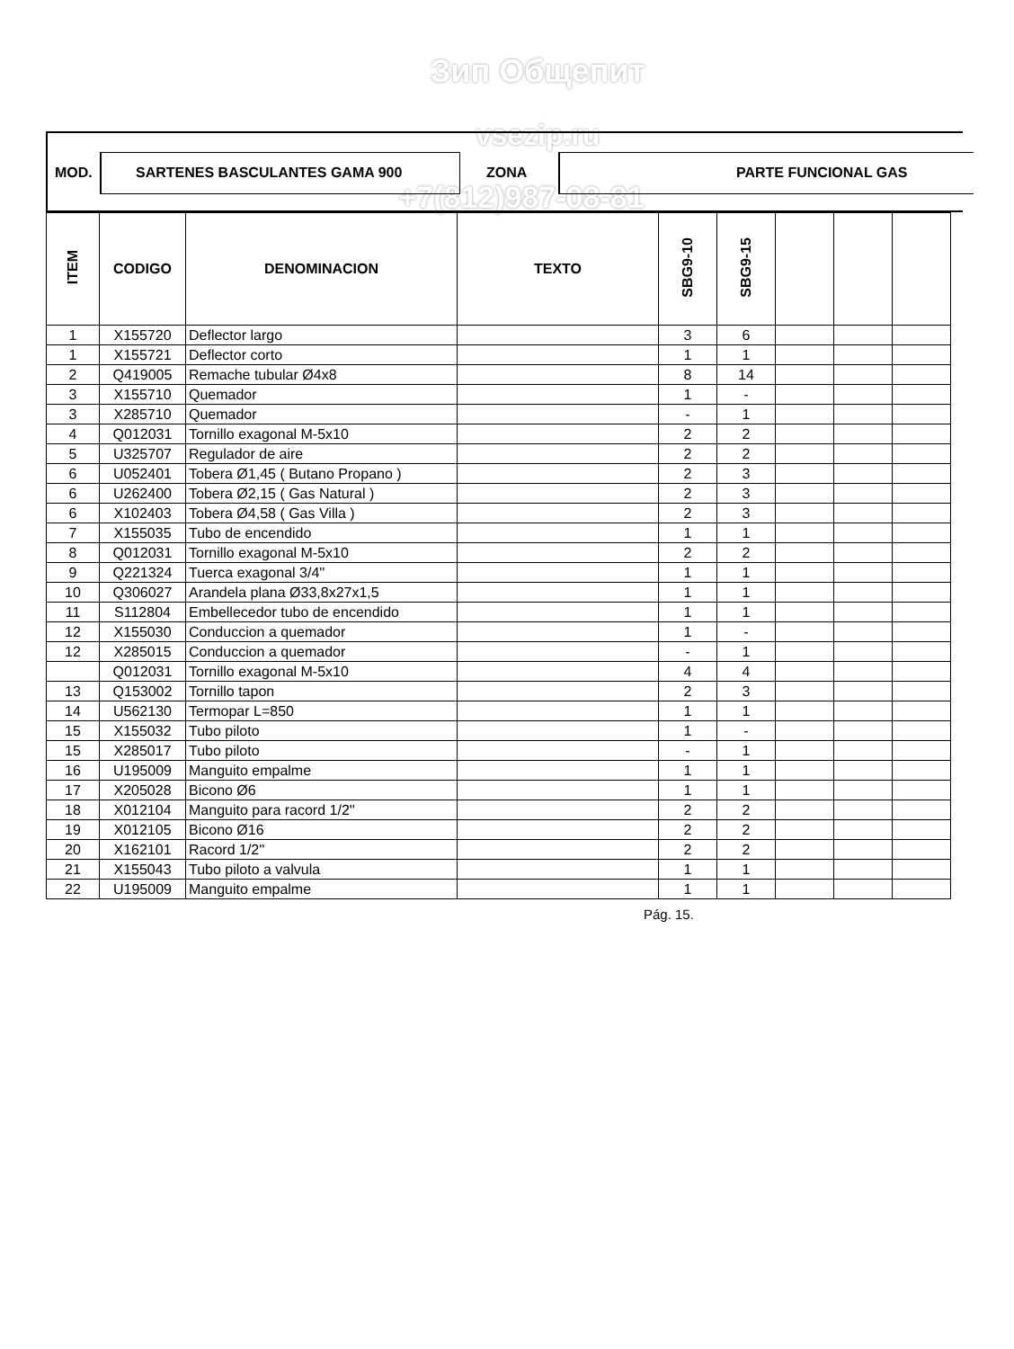Зип Общепит
vsezip.ru
+7(812)987-08-81
MOD. SARTENES BASCULANTES GAMA 900 ZONA PARTE FUNCIONAL GAS
| ITEM | CODIGO | DENOMINACION | TEXTO | SBG9-10 | SBG9-15 | | | |
| --- | --- | --- | --- | --- | --- | --- | --- | --- |
| 1 | X155720 | Deflector largo | | 3 | 6 | | | |
| 1 | X155721 | Deflector corto | | 1 | 1 | | | |
| 2 | Q419005 | Remache tubular Ø4x8 | | 8 | 14 | | | |
| 3 | X155710 | Quemador | | 1 | - | | | |
| 3 | X285710 | Quemador | | - | 1 | | | |
| 4 | Q012031 | Tornillo exagonal M-5x10 | | 2 | 2 | | | |
| 5 | U325707 | Regulador de aire | | 2 | 2 | | | |
| 6 | U052401 | Tobera Ø1,45 ( Butano Propano ) | | 2 | 3 | | | |
| 6 | U262400 | Tobera Ø2,15 ( Gas Natural ) | | 2 | 3 | | | |
| 6 | X102403 | Tobera Ø4,58 ( Gas Villa ) | | 2 | 3 | | | |
| 7 | X155035 | Tubo de encendido | | 1 | 1 | | | |
| 8 | Q012031 | Tornillo exagonal M-5x10 | | 2 | 2 | | | |
| 9 | Q221324 | Tuerca exagonal 3/4'' | | 1 | 1 | | | |
| 10 | Q306027 | Arandela plana Ø33,8x27x1,5 | | 1 | 1 | | | |
| 11 | S112804 | Embellecedor tubo de encendido | | 1 | 1 | | | |
| 12 | X155030 | Conduccion a quemador | | 1 | - | | | |
| 12 | X285015 | Conduccion a quemador | | - | 1 | | | |
| | Q012031 | Tornillo exagonal M-5x10 | | 4 | 4 | | | |
| 13 | Q153002 | Tornillo tapon | | 2 | 3 | | | |
| 14 | U562130 | Termopar L=850 | | 1 | 1 | | | |
| 15 | X155032 | Tubo piloto | | 1 | - | | | |
| 15 | X285017 | Tubo piloto | | - | 1 | | | |
| 16 | U195009 | Manguito empalme | | 1 | 1 | | | |
| 17 | X205028 | Bicono Ø6 | | 1 | 1 | | | |
| 18 | X012104 | Manguito para racord 1/2'' | | 2 | 2 | | | |
| 19 | X012105 | Bicono Ø16 | | 2 | 2 | | | |
| 20 | X162101 | Racord 1/2'' | | 2 | 2 | | | |
| 21 | X155043 | Tubo piloto a valvula | | 1 | 1 | | | |
| 22 | U195009 | Manguito empalme | | 1 | 1 | | | |
Pág. 15.